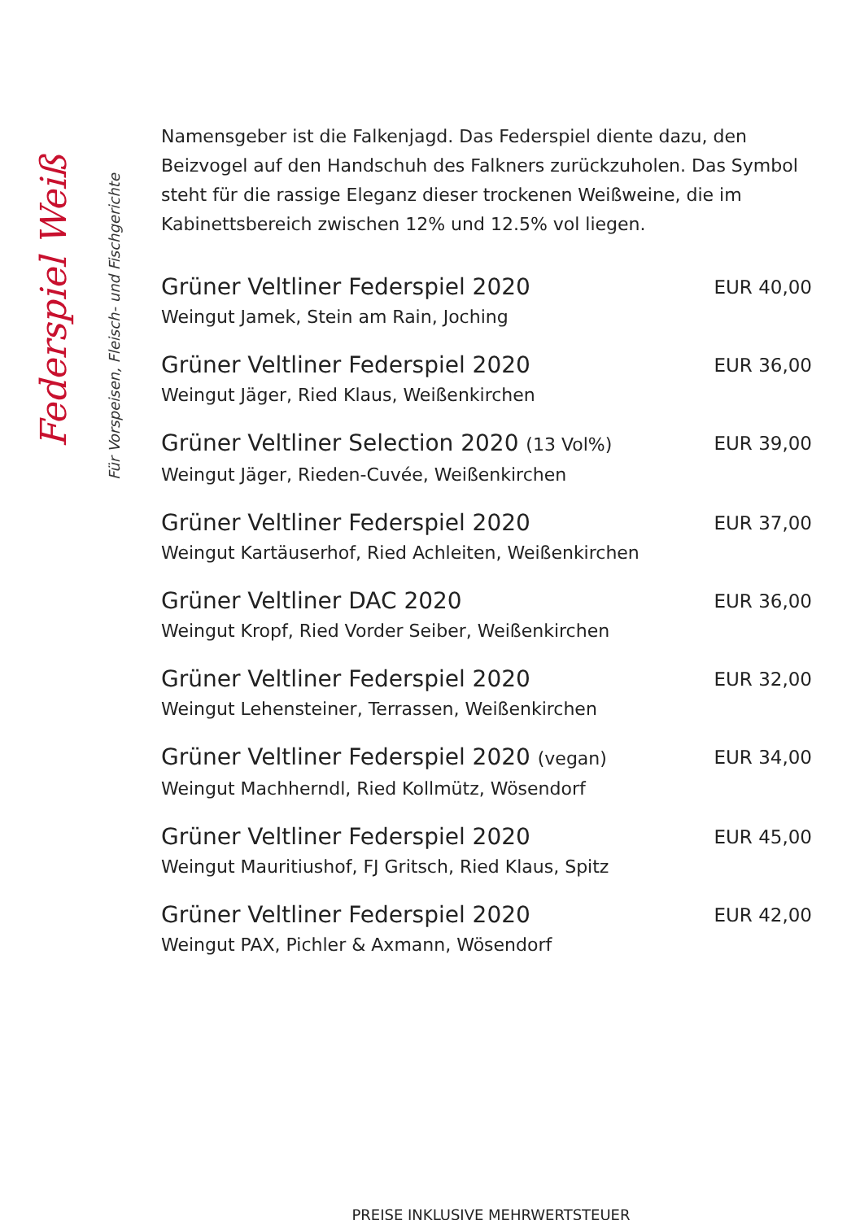Federspiel Weiß
Für Vorspeisen, Fleisch- und Fischgerichte
Namensgeber ist die Falkenjagd. Das Federspiel diente dazu, den Beizvogel auf den Handschuh des Falkners zurückzuholen. Das Symbol steht für die rassige Eleganz dieser trockenen Weißweine, die im Kabinettsbereich zwischen 12% und 12.5% vol liegen.
Grüner Veltliner Federspiel 2020
Weingut Jamek, Stein am Rain, Joching
EUR 40,00
Grüner Veltliner Federspiel 2020
Weingut Jäger, Ried Klaus, Weißenkirchen
EUR 36,00
Grüner Veltliner Selection 2020 (13 Vol%)
Weingut Jäger, Rieden-Cuvée, Weißenkirchen
EUR 39,00
Grüner Veltliner Federspiel 2020
Weingut Kartäuserhof, Ried Achleiten, Weißenkirchen
EUR 37,00
Grüner Veltliner DAC 2020
Weingut Kropf, Ried Vorder Seiber, Weißenkirchen
EUR 36,00
Grüner Veltliner Federspiel 2020
Weingut Lehensteiner, Terrassen, Weißenkirchen
EUR 32,00
Grüner Veltliner Federspiel 2020 (vegan)
Weingut Machherndl, Ried Kollmütz, Wösendorf
EUR 34,00
Grüner Veltliner Federspiel 2020
Weingut Mauritiushof, FJ Gritsch, Ried Klaus, Spitz
EUR 45,00
Grüner Veltliner Federspiel 2020
Weingut PAX, Pichler & Axmann, Wösendorf
EUR 42,00
PREISE INKLUSIVE MEHRWERTSTEUER